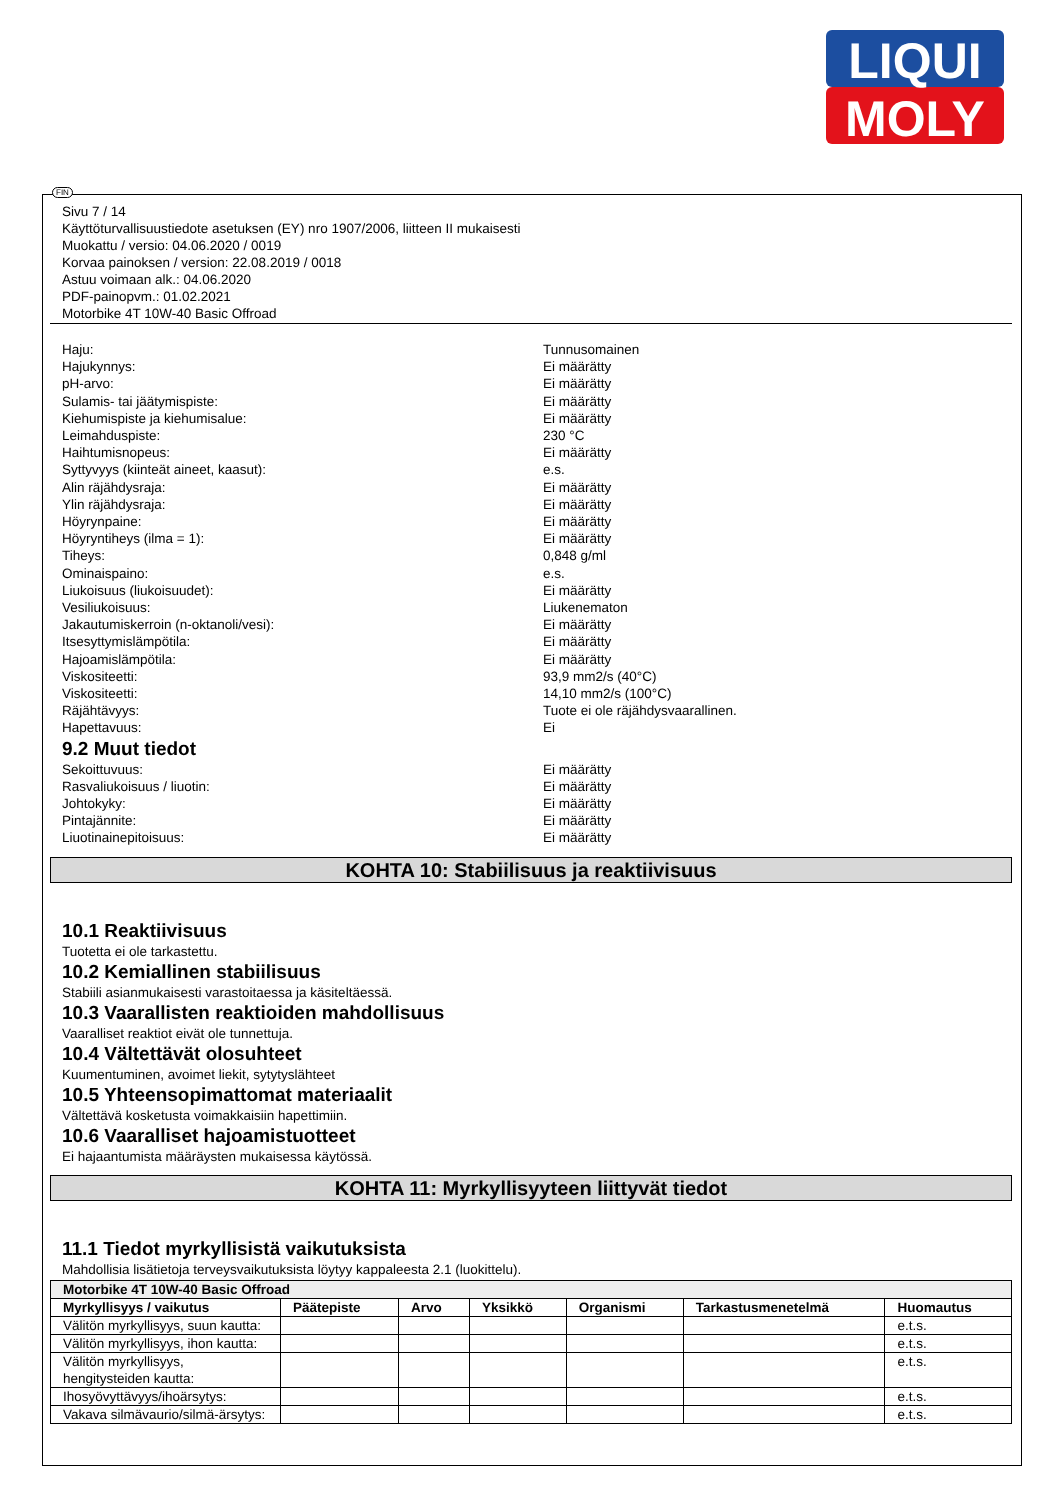LIQUI
MOLY
FIN
Sivu 7 / 14
Käyttöturvallisuustiedote asetuksen (EY) nro 1907/2006, liitteen II mukaisesti
Muokattu / versio: 04.06.2020 / 0019
Korvaa painoksen / version: 22.08.2019 / 0018
Astuu voimaan alk.: 04.06.2020
PDF-painopvm.: 01.02.2021
Motorbike 4T 10W-40 Basic Offroad
Haju: Tunnusomainen
Hajukynnys: Ei määrätty
pH-arvo: Ei määrätty
Sulamis- tai jäätymispiste: Ei määrätty
Kiehumispiste ja kiehumisalue: Ei määrätty
Leimahduspiste: 230 °C
Haihtumisnopeus: Ei määrätty
Syttyvyys (kiinteät aineet, kaasut): e.s.
Alin räjähdysraja: Ei määrätty
Ylin räjähdysraja: Ei määrätty
Höyrynpaine: Ei määrätty
Höyryntiheys (ilma = 1): Ei määrätty
Tiheys: 0,848 g/ml
Ominaispaino: e.s.
Liukoisuus (liukoisuudet): Ei määrätty
Vesiliukoisuus: Liukenematon
Jakautumiskerroin (n-oktanoli/vesi): Ei määrätty
Itsesyttymislämpötila: Ei määrätty
Hajoamislämpötila: Ei määrätty
Viskositeetti: 93,9 mm2/s (40°C)
Viskositeetti: 14,10 mm2/s (100°C)
Räjähtävyys: Tuote ei ole räjähdysvaarallinen.
Hapettavuus: Ei
9.2 Muut tiedot
Sekoittuvuus: Ei määrätty
Rasvaliukoisuus / liuotin: Ei määrätty
Johtokyky: Ei määrätty
Pintajännite: Ei määrätty
Liuotinainepitoisuus: Ei määrätty
KOHTA 10: Stabiilisuus ja reaktiivisuus
10.1 Reaktiivisuus
Tuotetta ei ole tarkastettu.
10.2 Kemiallinen stabiilisuus
Stabiili asianmukaisesti varastoitaessa ja käsiteltäessä.
10.3 Vaarallisten reaktioiden mahdollisuus
Vaaralliset reaktiot eivät ole tunnettuja.
10.4 Vältettävät olosuhteet
Kuumentuminen, avoimet liekit, sytytyslähteet
10.5 Yhteensopimattomat materiaalit
Vältettävä kosketusta voimakkaisiin hapettimiin.
10.6 Vaaralliset hajoamistuotteet
Ei hajaantumista määräysten mukaisessa käytössä.
KOHTA 11: Myrkyllisyyteen liittyvät tiedot
11.1 Tiedot myrkyllisistä vaikutuksista
Mahdollisia lisätietoja terveysvaikutuksista löytyy kappaleesta 2.1 (luokittelu).
| Motorbike 4T 10W-40 Basic Offroad | | | | | | |
| --- | --- | --- | --- | --- | --- | --- |
| Myrkyllisyys / vaikutus | Päätepiste | Arvo | Yksikkö | Organismi | Tarkastusmenetelmä | Huomautus |
| Välitön myrkyllisyys, suun kautta: | | | | | | e.t.s. |
| Välitön myrkyllisyys, ihon kautta: | | | | | | e.t.s. |
| Välitön myrkyllisyys, hengitysteiden kautta: | | | | | | e.t.s. |
| Ihosyövyttävyys/ihoärsytys: | | | | | | e.t.s. |
| Vakava silmävaurio/silmä-ärsytys: | | | | | | e.t.s. |